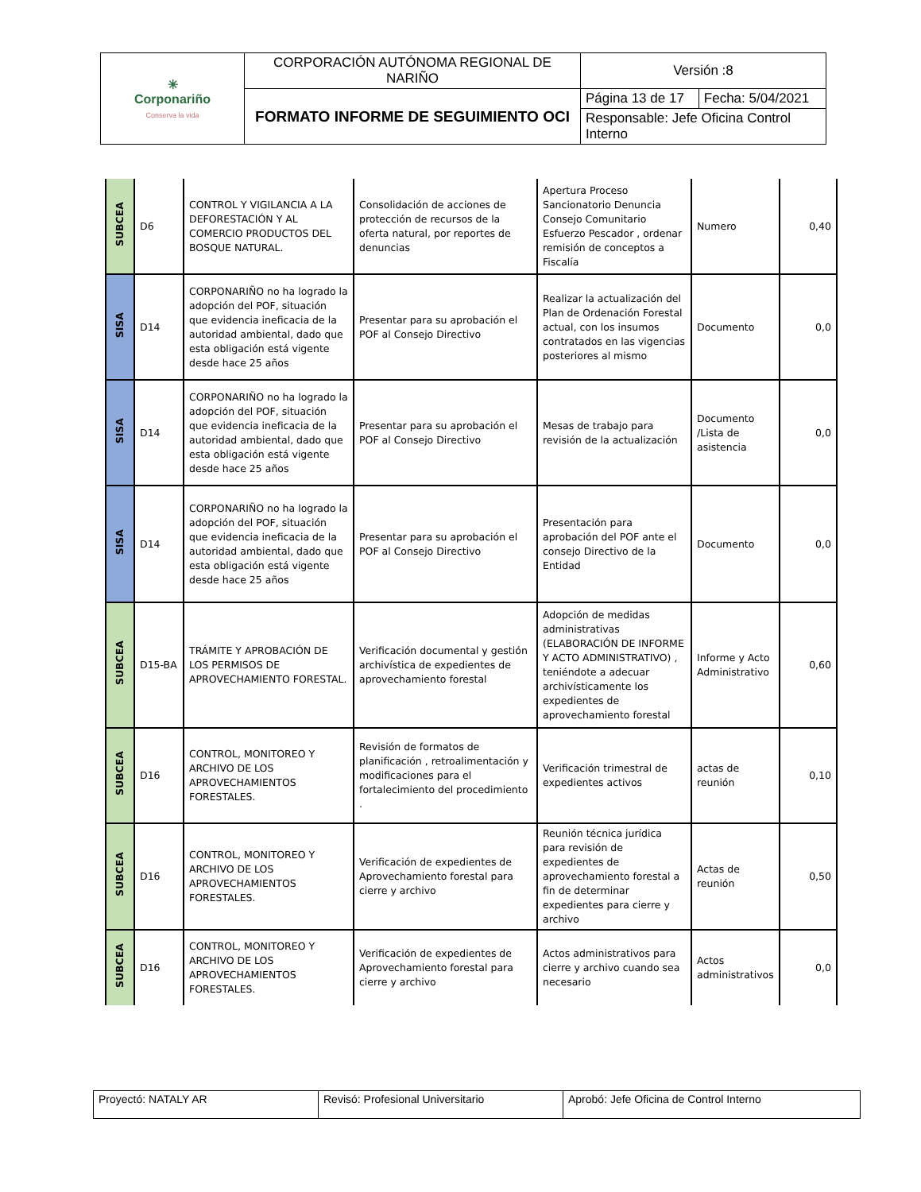| ✳ Corponariño Conserva la vida | CORPORACIÓN AUTÓNOMA REGIONAL DE NARIÑO | Versión :8 | |
| | FORMATO INFORME DE SEGUIMIENTO OCI | Página 13 de 17 | Fecha: 5/04/2021 |
| | | Responsable: Jefe Oficina Control Interno | |
| SUBCEA | D6 | CONTROL Y VIGILANCIA A LA DEFORESTACIÓN Y AL COMERCIO PRODUCTOS DEL BOSQUE NATURAL. | Consolidación de acciones de protección de recursos de la oferta natural, por reportes de denuncias | Apertura Proceso Sancionatorio Denuncia Consejo Comunitario Esfuerzo Pescador , ordenar remisión de conceptos a Fiscalía | Numero | 0,40 |
| SISA | D14 | CORPONARIÑO no ha logrado la adopción del POF, situación que evidencia ineficacia de la autoridad ambiental, dado que esta obligación está vigente desde hace 25 años | Presentar para su aprobación el POF al Consejo Directivo | Realizar la actualización del Plan de Ordenación Forestal actual, con los insumos contratados en las vigencias posteriores al mismo | Documento | 0,0 |
| SISA | D14 | CORPONARIÑO no ha logrado la adopción del POF, situación que evidencia ineficacia de la autoridad ambiental, dado que esta obligación está vigente desde hace 25 años | Presentar para su aprobación el POF al Consejo Directivo | Mesas de trabajo para revisión de la actualización | Documento /Lista de asistencia | 0,0 |
| SISA | D14 | CORPONARIÑO no ha logrado la adopción del POF, situación que evidencia ineficacia de la autoridad ambiental, dado que esta obligación está vigente desde hace 25 años | Presentar para su aprobación el POF al Consejo Directivo | Presentación para aprobación del POF ante el consejo Directivo de la Entidad | Documento | 0,0 |
| SUBCEA | D15-BA | TRÁMITE Y APROBACIÓN DE LOS PERMISOS DE APROVECHAMIENTO FORESTAL. | Verificación documental y gestión archivística de expedientes de aprovechamiento forestal | Adopción de medidas administrativas (ELABORACIÓN DE INFORME Y ACTO ADMINISTRATIVO) , teniéndote a adecuar archivísticamente los expedientes de aprovechamiento forestal | Informe y Acto Administrativo | 0,60 |
| SUBCEA | D16 | CONTROL, MONITOREO Y ARCHIVO DE LOS APROVECHAMIENTOS FORESTALES. | Revisión de formatos de planificación , retroalimentación y modificaciones para el fortalecimiento del procedimiento . | Verificación trimestral de expedientes activos | actas de reunión | 0,10 |
| SUBCEA | D16 | CONTROL, MONITOREO Y ARCHIVO DE LOS APROVECHAMIENTOS FORESTALES. | Verificación de expedientes de Aprovechamiento forestal para cierre y archivo | Reunión técnica jurídica para revisión de expedientes de aprovechamiento forestal a fin de determinar expedientes para cierre y archivo | Actas de reunión | 0,50 |
| SUBCEA | D16 | CONTROL, MONITOREO Y ARCHIVO DE LOS APROVECHAMIENTOS FORESTALES. | Verificación de expedientes de Aprovechamiento forestal para cierre y archivo | Actos administrativos para cierre y archivo cuando sea necesario | Actos administrativos | 0,0 |
| Proyectó: NATALY AR | Revisó: Profesional Universitario | Aprobó: Jefe Oficina de Control Interno |